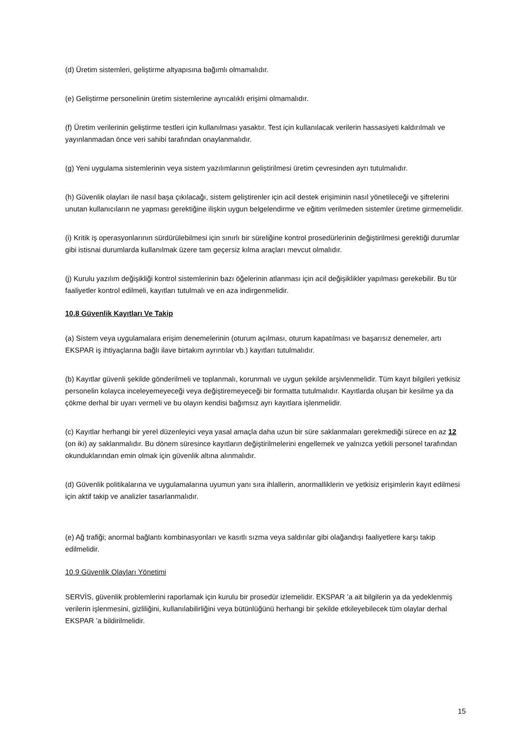(d) Üretim sistemleri, geliştirme altyapısına bağımlı olmamalıdır.
(e) Geliştirme personelinin üretim sistemlerine ayrıcalıklı erişimi olmamalıdır.
(f) Üretim verilerinin geliştirme testleri için kullanılması yasaktır. Test için kullanılacak verilerin hassasiyeti kaldırılmalı ve yayınlanmadan önce veri sahibi tarafından onaylanmalıdır.
(g) Yeni uygulama sistemlerinin veya sistem yazılımlarının geliştirilmesi üretim çevresinden ayrı tutulmalıdır.
(h) Güvenlik olayları ile nasıl başa çıkılacağı, sistem geliştirenler için acil destek erişiminin nasıl yönetileceği ve şifrelerini unutan kullanıcıların ne yapması gerektiğine ilişkin uygun belgelendirme ve eğitim verilmeden sistemler üretime girmemelidir.
(i) Kritik iş operasyonlarının sürdürülebilmesi için sınırlı bir süreliğine kontrol prosedürlerinin değiştirilmesi gerektiği durumlar gibi istisnai durumlarda kullanılmak üzere tam geçersiz kılma araçları mevcut olmalıdır.
(j) Kurulu yazılım değişikliği kontrol sistemlerinin bazı öğelerinin atlanması için acil değişiklikler yapılması gerekebilir. Bu tür faaliyetler kontrol edilmeli, kayıtları tutulmalı ve en aza indirgenmelidir.
10.8 Güvenlik Kayıtları Ve Takip
(a) Sistem veya uygulamalara erişim denemelerinin (oturum açılması, oturum kapatılması ve başarısız denemeler, artı EKSPAR iş ihtiyaçlarına bağlı ilave birtakım ayrıntılar vb.) kayıtları tutulmalıdır.
(b) Kayıtlar güvenli şekilde gönderilmeli ve toplanmalı, korunmalı ve uygun şekilde arşivlenmelidir. Tüm kayıt bilgileri yetkisiz personelin kolayca inceleyemeyeceği veya değiştiremeyeceği bir formatta tutulmalıdır. Kayıtlarda oluşan bir kesilme ya da çökme derhal bir uyarı vermeli ve bu olayın kendisi bağımsız ayrı kayıtlara işlenmelidir.
(c) Kayıtlar herhangi bir yerel düzenleyici veya yasal amaçla daha uzun bir süre saklanmaları gerekmediği sürece en az 12 (on iki) ay saklanmalıdır. Bu dönem süresince kayıtların değiştirilmelerini engellemek ve yalnızca yetkili personel tarafından okunduklarından emin olmak için güvenlik altına alınmalıdır.
(d) Güvenlik politikalarına ve uygulamalarına uyumun yanı sıra ihlallerin, anormalliklerin ve yetkisiz erişimlerin kayıt edilmesi için aktif takip ve analizler tasarlanmalıdır.
(e) Ağ trafiği; anormal bağlantı kombinasyonları ve kasıtlı sızma veya saldırılar gibi olağandışı faaliyetlere karşı takip edilmelidir.
10.9 Güvenlik Olayları Yönetimi
SERVİS, güvenlik problemlerini raporlamak için kurulu bir prosedür izlemelidir. EKSPAR ’a ait bilgilerin ya da yedeklenmiş verilerin işlenmesini, gizliliğini, kullanılabilirliğini veya bütünlüğünü herhangi bir şekilde etkileyebilecek tüm olaylar derhal EKSPAR ’a bildirilmelidir.
15